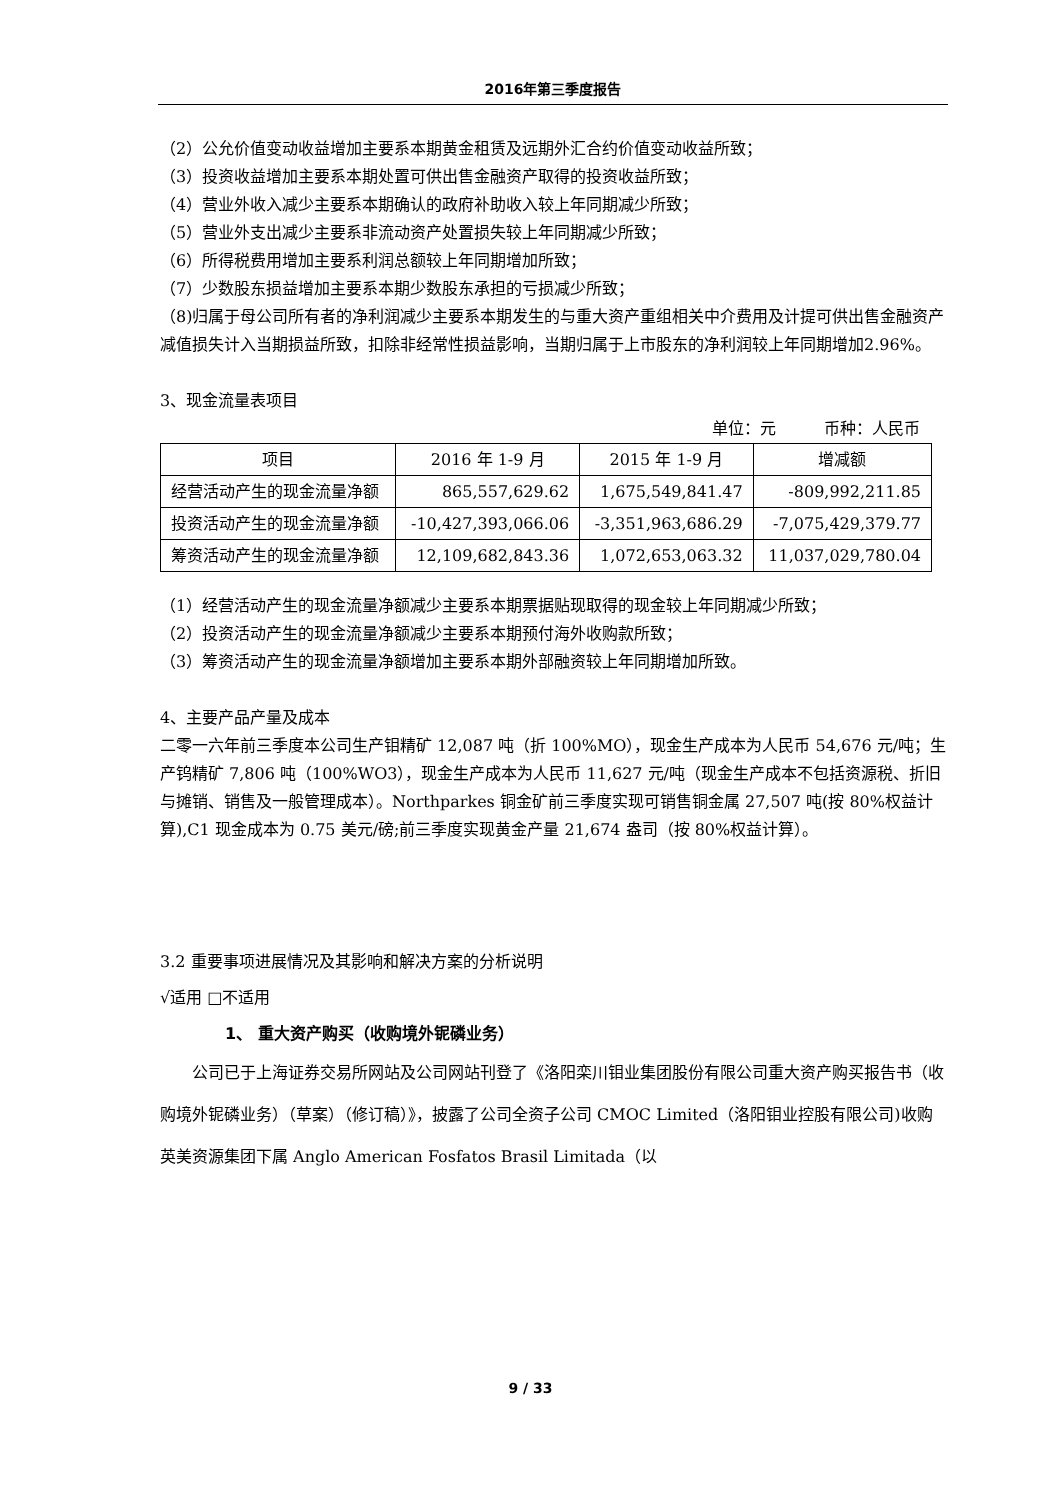2016年第三季度报告
（2）公允价值变动收益增加主要系本期黄金租赁及远期外汇合约价值变动收益所致；
（3）投资收益增加主要系本期处置可供出售金融资产取得的投资收益所致；
（4）营业外收入减少主要系本期确认的政府补助收入较上年同期减少所致；
（5）营业外支出减少主要系非流动资产处置损失较上年同期减少所致；
（6）所得税费用增加主要系利润总额较上年同期增加所致；
（7）少数股东损益增加主要系本期少数股东承担的亏损减少所致；
（8)归属于母公司所有者的净利润减少主要系本期发生的与重大资产重组相关中介费用及计提可供出售金融资产减值损失计入当期损益所致，扣除非经常性损益影响，当期归属于上市股东的净利润较上年同期增加2.96%。
3、现金流量表项目
单位：元　　　币种：人民币
| 项目 | 2016 年 1-9 月 | 2015 年 1-9 月 | 增减额 |
| --- | --- | --- | --- |
| 经营活动产生的现金流量净额 | 865,557,629.62 | 1,675,549,841.47 | -809,992,211.85 |
| 投资活动产生的现金流量净额 | -10,427,393,066.06 | -3,351,963,686.29 | -7,075,429,379.77 |
| 筹资活动产生的现金流量净额 | 12,109,682,843.36 | 1,072,653,063.32 | 11,037,029,780.04 |
（1）经营活动产生的现金流量净额减少主要系本期票据贴现取得的现金较上年同期减少所致；
（2）投资活动产生的现金流量净额减少主要系本期预付海外收购款所致；
（3）筹资活动产生的现金流量净额增加主要系本期外部融资较上年同期增加所致。
4、主要产品产量及成本
二零一六年前三季度本公司生产钼精矿 12,087 吨（折 100%MO），现金生产成本为人民币 54,676 元/吨；生产钨精矿 7,806 吨（100%WO3），现金生产成本为人民币 11,627 元/吨（现金生产成本不包括资源税、折旧与摊销、销售及一般管理成本）。Northparkes 铜金矿前三季度实现可销售铜金属 27,507 吨(按 80%权益计算),C1 现金成本为 0.75 美元/磅;前三季度实现黄金产量 21,674 盎司（按 80%权益计算）。
3.2 重要事项进展情况及其影响和解决方案的分析说明
√适用 □不适用
1、 重大资产购买（收购境外铌磷业务）
公司已于上海证券交易所网站及公司网站刊登了《洛阳栾川钼业集团股份有限公司重大资产购买报告书（收购境外铌磷业务）（草案）（修订稿）》，披露了公司全资子公司 CMOC Limited（洛阳钼业控股有限公司)收购英美资源集团下属 Anglo American Fosfatos Brasil Limitada（以
9 / 33